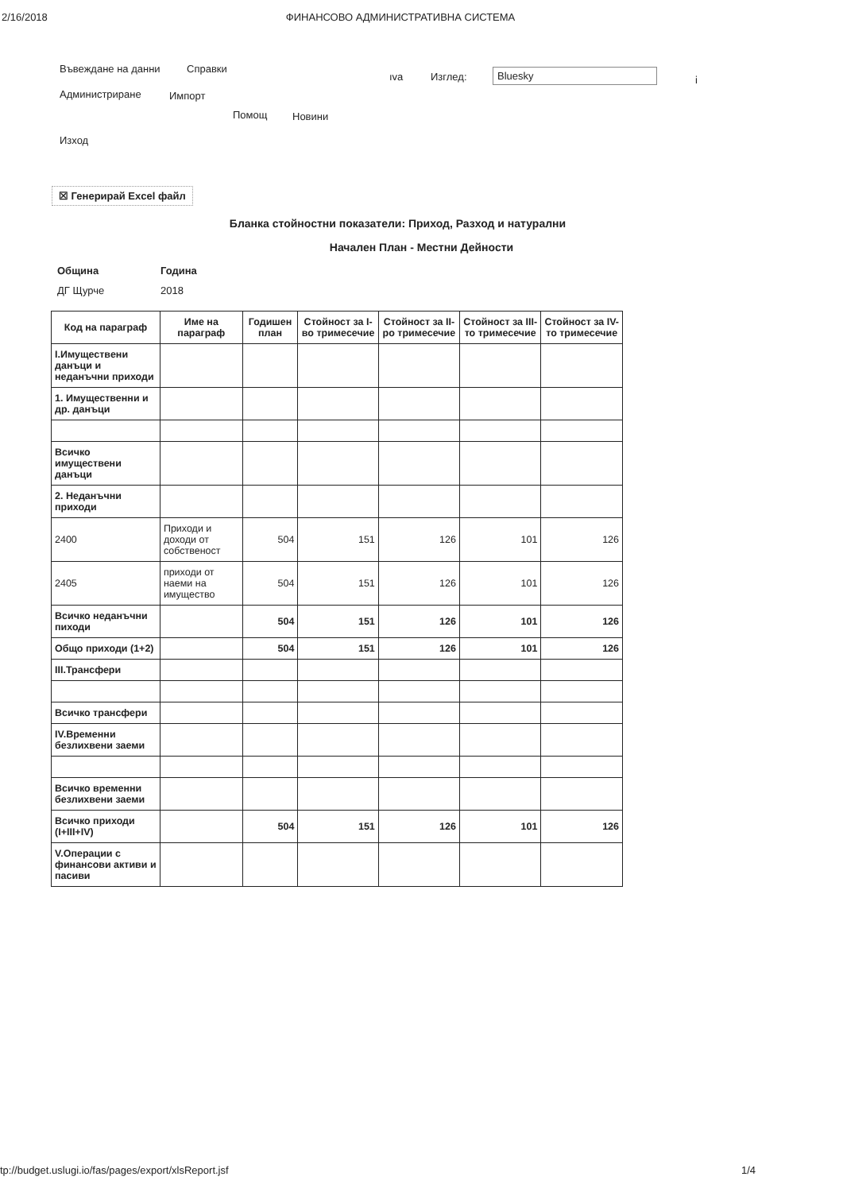2/16/2018 ФИНАНСОВО АДМИНИСТРАТИВНА СИСТЕМА
Въвеждане на данни Справки
ıva Изглед: Bluesky
i
Администриране Импорт
Помощ Новини
Изход
☒ Генерирай Excel файл
Бланка стойностни показатели: Приход, Разход и натурални
Начален План - Местни Дейности
Община Година
ДГ Щурче 2018
| Код на параграф | Име на параграф | Годишен план | Стойност за I-во тримесечие | Стойност за II-ро тримесечие | Стойност за III-то тримесечие | Стойност за IV-то тримесечие |
| --- | --- | --- | --- | --- | --- | --- |
| I.Имуществени данъци и неданъчни приходи | | | | | | |
| 1. Имущественни и др. данъци | | | | | | |
| Всичко имуществени данъци | | | | | | |
| 2. Неданъчни приходи | | | | | | |
| 2400 | Приходи и доходи от собственост | 504 | 151 | 126 | 101 | 126 |
| 2405 | приходи от наеми на имущество | 504 | 151 | 126 | 101 | 126 |
| Всичко неданъчни пиходи | | 504 | 151 | 126 | 101 | 126 |
| Общо приходи (1+2) | | 504 | 151 | 126 | 101 | 126 |
| III.Трансфери | | | | | | |
| Всичко трансфери | | | | | | |
| IV.Временни безлихвени заеми | | | | | | |
| Всичко временни безлихвени заеми | | | | | | |
| Всичко приходи (I+III+IV) | | 504 | 151 | 126 | 101 | 126 |
| V.Операции с финансови активи и пасиви | | | | | | |
tp://budget.uslugi.io/fas/pages/export/xlsReport.jsf 1/4